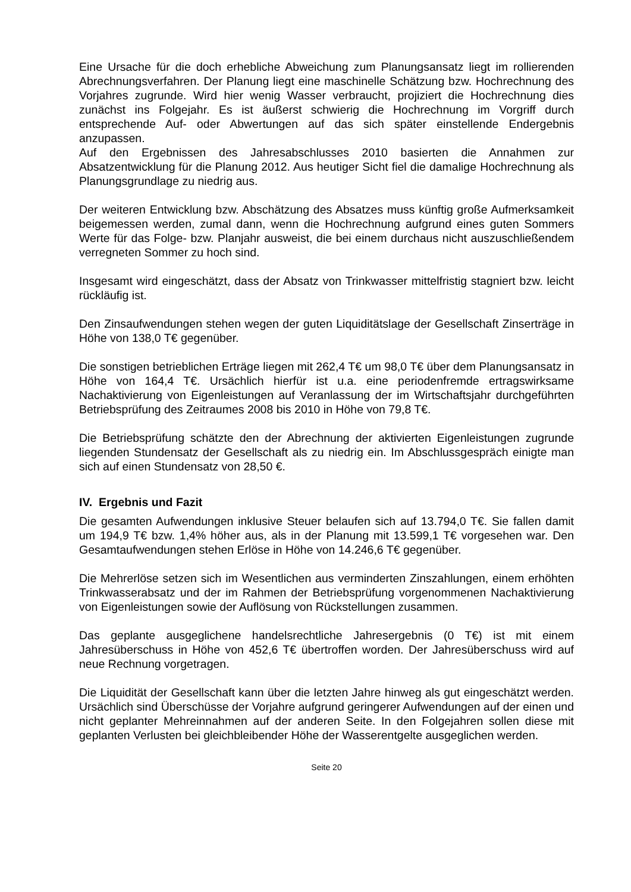Eine Ursache für die doch erhebliche Abweichung zum Planungsansatz liegt im rollierenden Abrechnungsverfahren. Der Planung liegt eine maschinelle Schätzung bzw. Hochrechnung des Vorjahres zugrunde. Wird hier wenig Wasser verbraucht, projiziert die Hochrechnung dies zunächst ins Folgejahr. Es ist äußerst schwierig die Hochrechnung im Vorgriff durch entsprechende Auf- oder Abwertungen auf das sich später einstellende Endergebnis anzupassen.
Auf den Ergebnissen des Jahresabschlusses 2010 basierten die Annahmen zur Absatzentwicklung für die Planung 2012. Aus heutiger Sicht fiel die damalige Hochrechnung als Planungsgrundlage zu niedrig aus.
Der weiteren Entwicklung bzw. Abschätzung des Absatzes muss künftig große Aufmerksamkeit beigemessen werden, zumal dann, wenn die Hochrechnung aufgrund eines guten Sommers Werte für das Folge- bzw. Planjahr ausweist, die bei einem durchaus nicht auszuschließendem verregneten Sommer zu hoch sind.
Insgesamt wird eingeschätzt, dass der Absatz von Trinkwasser mittelfristig stagniert bzw. leicht rückläufig ist.
Den Zinsaufwendungen stehen wegen der guten Liquiditätslage der Gesellschaft Zinserträge in Höhe von 138,0 T€ gegenüber.
Die sonstigen betrieblichen Erträge liegen mit 262,4 T€ um 98,0 T€ über dem Planungsansatz in Höhe von 164,4 T€. Ursächlich hierfür ist u.a. eine periodenfremde ertragswirksame Nachaktivierung von Eigenleistungen auf Veranlassung der im Wirtschaftsjahr durchgeführten Betriebsprüfung des Zeitraumes 2008 bis 2010 in Höhe von 79,8 T€.
Die Betriebsprüfung schätzte den der Abrechnung der aktivierten Eigenleistungen zugrunde liegenden Stundensatz der Gesellschaft als zu niedrig ein. Im Abschlussgespräch einigte man sich auf einen Stundensatz von 28,50 €.
IV. Ergebnis und Fazit
Die gesamten Aufwendungen inklusive Steuer belaufen sich auf 13.794,0 T€. Sie fallen damit um 194,9 T€ bzw. 1,4% höher aus, als in der Planung mit 13.599,1 T€ vorgesehen war. Den Gesamtaufwendungen stehen Erlöse in Höhe von 14.246,6 T€ gegenüber.
Die Mehrerlöse setzen sich im Wesentlichen aus verminderten Zinszahlungen, einem erhöhten Trinkwasserabsatz und der im Rahmen der Betriebsprüfung vorgenommenen Nachaktivierung von Eigenleistungen sowie der Auflösung von Rückstellungen zusammen.
Das geplante ausgeglichene handelsrechtliche Jahresergebnis (0 T€) ist mit einem Jahresüberschuss in Höhe von 452,6 T€ übertroffen worden. Der Jahresüberschuss wird auf neue Rechnung vorgetragen.
Die Liquidität der Gesellschaft kann über die letzten Jahre hinweg als gut eingeschätzt werden. Ursächlich sind Überschüsse der Vorjahre aufgrund geringerer Aufwendungen auf der einen und nicht geplanter Mehreinnahmen auf der anderen Seite. In den Folgejahren sollen diese mit geplanten Verlusten bei gleichbleibender Höhe der Wasserentgelte ausgeglichen werden.
Seite 20